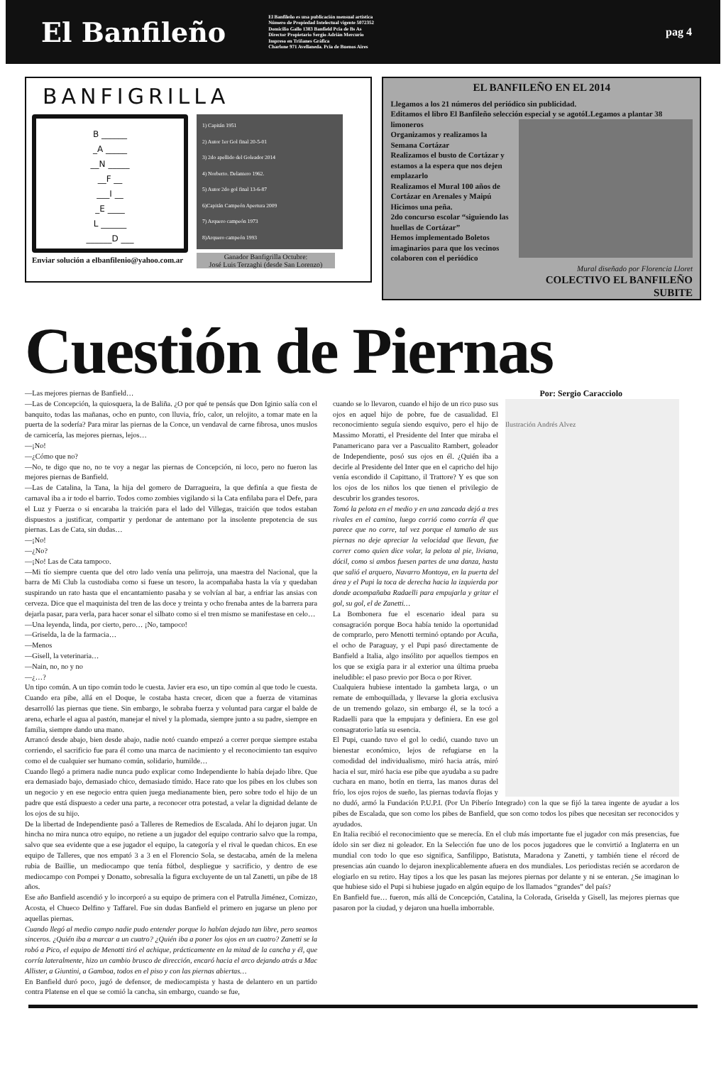El Banfileño
El Banfileño es una publicación mensual artística
Número de Propiedad Intelectual vigente 5072352
Domicilio Gallo 1383 Banfield Pcia de Bs As
Director Propietario Sergio Adrián Mercurio
Impreso en Triñanes Gráfica
Charlone 971 Avellaneda. Pcia de Buenos Aires
pag 4
BANFIGRILLA
B ______
_A _____
__N _____
__F __
___I __
_E ____
L ______
______D ___
Enviar solución a elbanfilenio@yahoo.com.ar
1) Capitán 1951
2) Autor 1er Gol final 20-5-01
3) 2do apellido del Goleador 2014
4) Norberto. Delantero 1962.
5) Autor 2do gol final 13-6-87
6)Capitán Campeón Apertura 2009
7) Arquero campeón 1973
8)Arquero campeón 1993
Ganador Banfigrilla Octubre:
José Luis Terzaghi (desde San Lorenzo)
EL BANFILEÑO EN EL 2014
Llegamos a los 21 números del periódico sin publicidad.
Editamos el libro El Banfileño selección especial y se agotó
LLegamos a plantar 38 limoneros
Organizamos y realizamos la Semana Cortázar
Realizamos el busto de Cortázar y estamos a la espera que nos dejen emplazarlo
Realizamos el Mural 100 años de Cortázar en Arenales y Maipú
Hicimos una peña.
2do concurso escolar “siguiendo las huellas de Cortázar”
Hemos implementado Boletos imaginarios para que los vecinos colaboren con el periódico
Mural diseñado por Florencia Lloret
COLECTIVO EL BANFILEÑO
SUBITE
Cuestión de Piernas
—Las mejores piernas de Banfield…
—Las de Concepción, la quiosquera, la de Baliña. ¿O por qué te pensás que Don Iginio salía con el banquito, todas las mañanas, ocho en punto, con lluvia, frío, calor, un relojito, a tomar mate en la puerta de la sodería? Para mirar las piernas de la Conce, un vendaval de carne fibrosa, unos muslos de carnicería, las mejores piernas, lejos…
—¡No!
—¿Cómo que no?
—No, te digo que no, no te voy a negar las piernas de Concepción, ni loco, pero no fueron las mejores piernas de Banfield.
—Las de Catalina, la Tana, la hija del gomero de Darragueira, la que definía a que fiesta de carnaval iba a ir todo el barrio. Todos como zombies vigilando si la Cata enfilaba para el Defe, para el Luz y Fuerza o si encaraba la traición para el lado del Villegas, traición que todos estaban dispuestos a justificar, compartir y perdonar de antemano por la insolente prepotencia de sus piernas. Las de Cata, sin dudas…
—¡No!
—¿No?
—¡No! Las de Cata tampoco.
—Mi tío siempre cuenta que del otro lado venía una pelirroja, una maestra del Nacional, que la barra de Mi Club la custodiaba como si fuese un tesoro, la acompañaba hasta la vía y quedaban suspirando un rato hasta que el encantamiento pasaba y se volvían al bar, a enfriar las ansias con cerveza. Dice que el maquinista del tren de las doce y treinta y ocho frenaba antes de la barrera para dejarla pasar, para verla, para hacer sonar el silbato como si el tren mismo se manifestase en celo…
—Una leyenda, linda, por cierto, pero… ¡No, tampoco!
—Griselda, la de la farmacia…
—Menos
—Gisell, la veterinaria…
—Nain, no, no y no
—¿…?
Un tipo común. A un tipo común todo le cuesta. Javier era eso, un tipo común al que todo le cuesta. Cuando era pibe, allá en el Doque, le costaba hasta crecer, dicen que a fuerza de vitaminas desarrolló las piernas que tiene. Sin embargo, le sobraba fuerza y voluntad para cargar el balde de arena, echarle el agua al pastón, manejar el nivel y la plomada, siempre junto a su padre, siempre en familia, siempre dando una mano.
Arrancó desde abajo, bien desde abajo, nadie notó cuando empezó a correr porque siempre estaba corriendo, el sacrificio fue para él como una marca de nacimiento y el reconocimiento tan esquivo como el de cualquier ser humano común, solidario, humilde…
Cuando llegó a primera nadie nunca pudo explicar como Independiente lo había dejado libre. Que era demasiado bajo, demasiado chico, demasiado tímido. Hace rato que los pibes en los clubes son un negocio y en ese negocio entra quien juega medianamente bien, pero sobre todo el hijo de un padre que está dispuesto a ceder una parte, a reconocer otra potestad, a velar la dignidad delante de los ojos de su hijo.
De la libertad de Independiente pasó a Talleres de Remedios de Escalada. Ahí lo dejaron jugar. Un hincha no mira nunca otro equipo, no retiene a un jugador del equipo contrario salvo que la rompa, salvo que sea evidente que a ese jugador el equipo, la categoría y el rival le quedan chicos. En ese equipo de Talleres, que nos empató 3 a 3 en el Florencio Sola, se destacaba, amén de la melena rubia de Baillie, un mediocampo que tenía fútbol, despliegue y sacrificio, y dentro de ese mediocampo con Pompei y Donatto, sobresalía la figura excluyente de un tal Zanetti, un pibe de 18 años.
Ese año Banfield ascendió y lo incorporó a su equipo de primera con el Patrulla Jiménez, Comizzo, Acosta, el Chueco Delfino y Taffarel. Fue sin dudas Banfield el primero en jugarse un pleno por aquellas piernas.
Cuando llegó al medio campo nadie pudo entender porque lo habían dejado tan libre, pero seamos sinceros. ¿Quién iba a marcar a un cuatro? ¿Quién iba a poner los ojos en un cuatro? Zanetti se la robó a Pico, el equipo de Menotti tiró el achique, prácticamente en la mitad de la cancha y él, que corría lateralmente, hizo un cambio brusco de dirección, encaró hacia el arco dejando atrás a Mac Allister, a Giuntini, a Gamboa, todos en el piso y con las piernas abiertas…
En Banfield duró poco, jugó de defensor, de mediocampista y hasta de delantero en un partido contra Platense en el que se comió la cancha, sin embargo, cuando se fue,
Por: Sergio Caracciolo
Ilustración Andrés Alvez
cuando se lo llevaron, cuando el hijo de un rico puso sus ojos en aquel hijo de pobre, fue de casualidad. El reconocimiento seguía siendo esquivo, pero el hijo de Massimo Moratti, el Presidente del Inter que miraba el Panamericano para ver a Pascualito Rambert, goleador de Independiente, posó sus ojos en él. ¿Quién iba a decirle al Presidente del Inter que en el capricho del hijo venía escondido il Capittano, il Trattore? Y es que son los ojos de los niños los que tienen el privilegio de descubrir los grandes tesoros.
Tomó la pelota en el medio y en una zancada dejó a tres rivales en el camino, luego corrió como corría él que parece que no corre, tal vez porque el tamaño de sus piernas no deje apreciar la velocidad que llevan, fue correr como quien dice volar, la pelota al pie, liviana, dócil, como si ambos fuesen partes de una danza, hasta que salió el arquero, Navarro Montoya, en la puerta del área y el Pupi la toca de derecha hacia la izquierda por donde acompañaba Radaelli para empujarla y gritar el gol, su gol, el de Zanetti…
La Bombonera fue el escenario ideal para su consagración porque Boca había tenido la oportunidad de comprarlo, pero Menotti terminó optando por Acuña, el ocho de Paraguay, y el Pupi pasó directamente de Banfield a Italia, algo insólito por aquellos tiempos en los que se exigía para ir al exterior una última prueba ineludible: el paso previo por Boca o por River.
Cualquiera hubiese intentado la gambeta larga, o un remate de emboquillada, y llevarse la gloria exclusiva de un tremendo golazo, sin embargo él, se la tocó a Radaelli para que la empujara y definiera. En ese gol consagratorio latía su esencia.
El Pupi, cuando tuvo el gol lo cedió, cuando tuvo un bienestar económico, lejos de refugiarse en la comodidad del individualismo, miró hacia atrás, miró hacia el sur, miró hacia ese pibe que ayudaba a su padre cuchara en mano, botín en tierra, las manos duras del frío, los ojos rojos de sueño, las piernas todavía flojas y no dudó, armó la Fundación P.U.P.I. (Por Un Piberío Integrado) con la que se fijó la tarea ingente de ayudar a los pibes de Escalada, que son como los pibes de Banfield, que son como todos los pibes que necesitan ser reconocidos y ayudados.
En Italia recibió el reconocimiento que se merecía. En el club más importante fue el jugador con más presencias, fue ídolo sin ser diez ni goleador. En la Selección fue uno de los pocos jugadores que le convirtió a Inglaterra en un mundial con todo lo que eso significa, Sanfilippo, Batistuta, Maradona y Zanetti, y también tiene el récord de presencias aún cuando lo dejaron inexplicablemente afuera en dos mundiales. Los periodistas recién se acordaron de elogiarlo en su retiro. Hay tipos a los que les pasan las mejores piernas por delante y ni se enteran. ¿Se imaginan lo que hubiese sido el Pupi si hubiese jugado en algún equipo de los llamados “grandes” del país?
En Banfield fue… fueron, más allá de Concepción, Catalina, la Colorada, Griselda y Gisell, las mejores piernas que pasaron por la ciudad, y dejaron una huella imborrable.